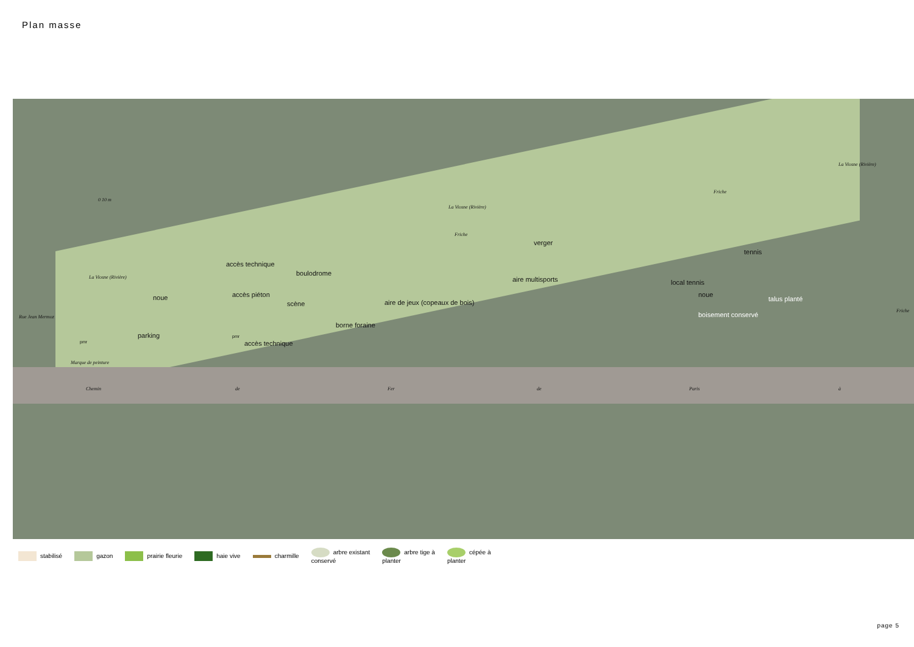Plan masse
La Viosne (Rivière)
La Viosne (Rivière)
La Viosne (Rivière)
0 10 m
Friche
Friche
Friche
accès technique
boulodrome
verger
tennis
aire multisports local tennis
noue accès piéton
scène aire de jeux (copeaux de bois)
noue
talus planté
boisement conservé
borne foraine
parking
pmr
pmr
accès technique
Rue Jean Mermoz
Marque de peinture
Chemin de Fer de Paris à
stabilisé gazon prairie fleurie haie vive charmille arbre existant
conservé arbre tige à
planter cépée à
planter
page 5